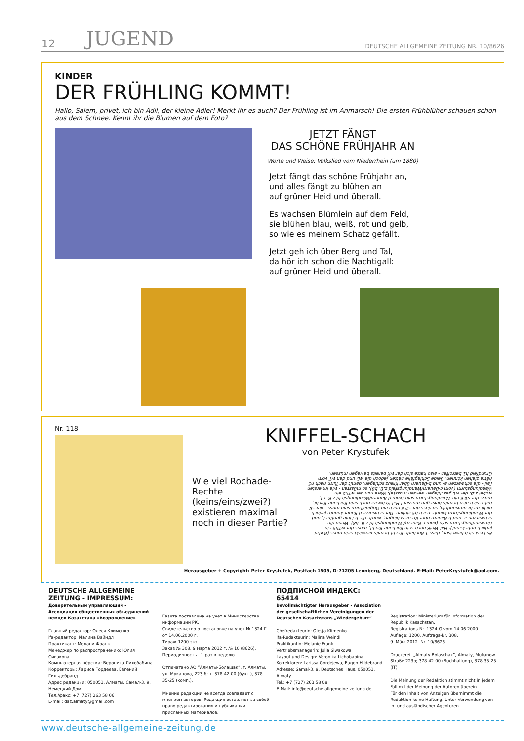12 JUGEND DEUTSCHE ALLGEMEINE ZEITUNG NR. 10/8626
KINDER
DER FRÜHLING KOMMT!
Hallo, Salem, privet, ich bin Adil, der kleine Adler! Merkt ihr es auch? Der Frühling ist im Anmarsch! Die ersten Frühblüher schauen schon aus dem Schnee. Kennt ihr die Blumen auf dem Foto?
JETZT FÄNGT
DAS SCHÖNE FRÜHJAHR AN
Worte und Weise: Volkslied vom Niederrhein (um 1880)
Jetzt fängt das schöne Frühjahr an,
und alles fängt zu blühen an
auf grüner Heid und überall.
Es wachsen Blümlein auf dem Feld,
sie blühen blau, weiß, rot und gelb,
so wie es meinem Schatz gefällt.
Jetzt geh ich über Berg und Tal,
da hör ich schon die Nachtigall:
auf grüner Heid und überall.
Nr. 118
KNIFFEL-SCHACH
von Peter Krystufek
Wie viel Rochade-Rechte (keins/eins/zwei?) existieren maximal noch in dieser Partie?
Es lässt sich beweisen, dass 1 Rochade-Recht bereits verwirkt sein muss (Partei jedoch unbekannt): Hat Weiß noch sein Rochade-Recht, muss der wTh5 ein Umwandlungsturm sein (vom c-Bauern/ Wandlungsfeld z.B. b8). Wenn die schwarzen a- und b-Bauern über Kreuz schlugen, wurde die b-Linie geöffnet, und der Wandlungsturm konnte nach h5 ziehen. Der schwarze d-Bauer konnte jedoch nicht mehr umwandeln, so dass der sTc6 noch ein Originalturm sein muss - der sK hatte sich also bereits bewegen müssen! Hat Schwarz noch sein Rochade-Recht, muss der sTc6 ein Wandlungsturm sein (vom d-Bauern/Wandlungsfeld z.B. c1, wobei z.B. der wL geschlagen werden müsste). Wäre nun der wTh5 ein Wandlungsturm (vom c-Bauern/Wandlungsfeld z.B. b8), so müssten - wie im ersten Fall - die schwarzen a- und b-Bauern über Kreuz schlagen, damit der Turm nach h5 hätte ziehen können. Beide Schlagfälle hätten jedoch die wD und den wT vom Grundfeld h1 betroffen - also hatte sich der wK bereits bewegen müssen.
Herausgeber + Copyright: Peter Krystufek, Postfach 1505, D-71205 Leonberg, Deutschland. E-Mail: PeterKrystufek@aol.com.
DEUTSCHE ALLGEMEINE ZEITUNG - IMPRESSUM:
Доверительный управляющий - Ассоциация общественных объединений немцев Казахстана «Возрождение»
Главный редактор: Олеся Клименко
ifa-редактор: Малина Вайндл
Практикант: Мелани Франк
Менеджер по распространению: Юлия Сивакова
Компьютерная вёрстка: Вероника Лихобабина
Корректоры: Лариса Гордеева, Евгений Гильдебранд
Адрес редакции: 050051, Алматы, Самал-3, 9, Немецкий Дом
Тел./факс: +7 (727) 263 58 06
E-mail: daz.almaty@gmail.com
Газета поставлена на учет в Министерстве информации РК.
Свидетельство о постановке на учет № 1324-Г от 14.06.2000 г.
Тираж 1200 экз.
Заказ № 308. 9 марта 2012 г. № 10 (8626).
Периодичность - 1 раз в неделю.
Отпечатано АО ”Алматы-Болашак”, г. Алматы, ул. Муканова, 223-б; т. 378-42-00 (бухг.), 378-35-25 (комп.).
Мнение редакции не всегда совпадает с мнением авторов. Редакция оставляет за собой право редактирования и публикации присланных материалов.
ПОДПИСНОЙ ИНДЕКС: 65414
Bevollmächtigter Herausgeber - Assoziation der gesellschaftlichen Vereinigungen der Deutschen Kasachstans „Wiedergeburt“
Chefredakteurin: Olesja Klimenko
ifa-Redakteurin: Malina Weindl
Praktikantin: Melanie Frank
Vertriebsmanagerin: Julia Siwakowa
Layout und Design: Veronika Lichobabina
Korrektoren: Larissa Gordejewa, Eugen Hildebrand
Adresse: Samal-3, 9, Deutsches Haus, 050051, Almaty
Tel.: +7 (727) 263 58 08
E-Mail: info@deutsche-allgemeine-zeitung.de
Registration: Ministerium für Information der Republik Kasachstan.
Registrations-Nr. 1324-G vom 14.06.2000.
Auflage: 1200. Auftrags-Nr. 308.
9. März 2012. Nr. 10/8626.
Druckerei: „Almaty-Bolaschak”, Almaty, Mukanow-Straße 223b; 378-42-00 (Buchhaltung), 378-35-25 (IT)
Die Meinung der Redaktion stimmt nicht in jedem Fall mit der Meinung der Autoren überein.
Für den Inhalt von Anzeigen übernimmt die Redaktion keine Haftung. Unter Verwendung von in- und ausländischer Agenturen.
www.deutsche-allgemeine-zeitung.de